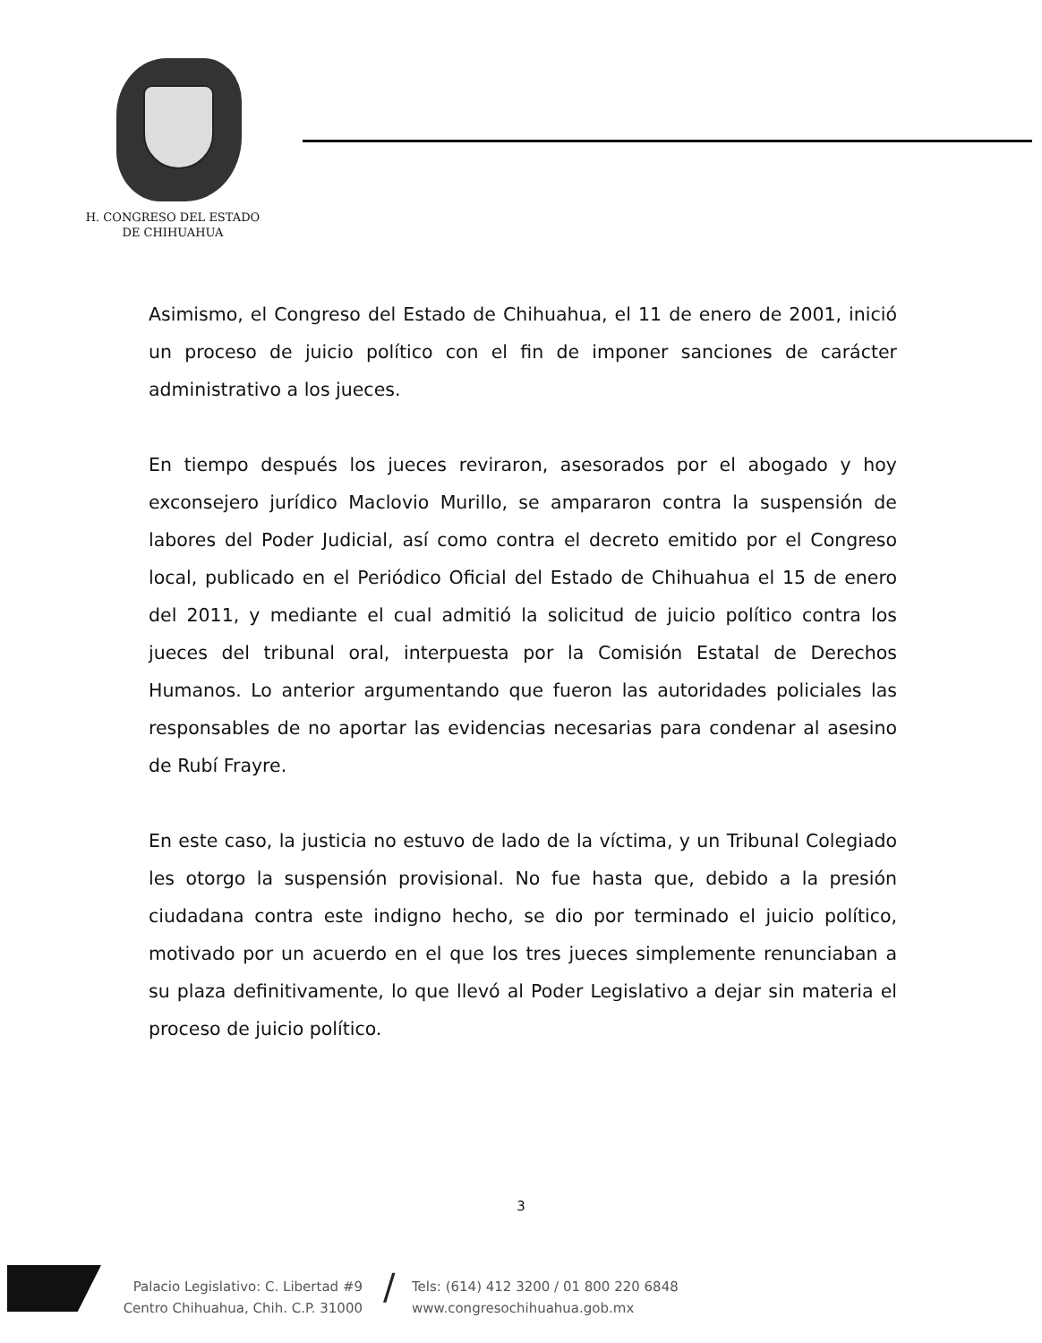H. CONGRESO DEL ESTADO
DE CHIHUAHUA
Asimismo, el Congreso del Estado de Chihuahua, el 11 de enero de 2001, inició un proceso de juicio político con el fin de imponer sanciones de carácter administrativo a los jueces.
En tiempo después los jueces reviraron, asesorados por el abogado y hoy exconsejero jurídico Maclovio Murillo, se ampararon contra la suspensión de labores del Poder Judicial, así como contra el decreto emitido por el Congreso local, publicado en el Periódico Oficial del Estado de Chihuahua el 15 de enero del 2011, y mediante el cual admitió la solicitud de juicio político contra los jueces del tribunal oral, interpuesta por la Comisión Estatal de Derechos Humanos. Lo anterior argumentando que fueron las autoridades policiales las responsables de no aportar las evidencias necesarias para condenar al asesino de Rubí Frayre.
En este caso, la justicia no estuvo de lado de la víctima, y un Tribunal Colegiado les otorgo la suspensión provisional. No fue hasta que, debido a la presión ciudadana contra este indigno hecho, se dio por terminado el juicio político, motivado por un acuerdo en el que los tres jueces simplemente renunciaban a su plaza definitivamente, lo que llevó al Poder Legislativo a dejar sin materia el proceso de juicio político.
3
Palacio Legislativo: C. Libertad #9
Centro Chihuahua, Chih. C.P. 31000
/
Tels: (614) 412 3200 / 01 800 220 6848
www.congresochihuahua.gob.mx